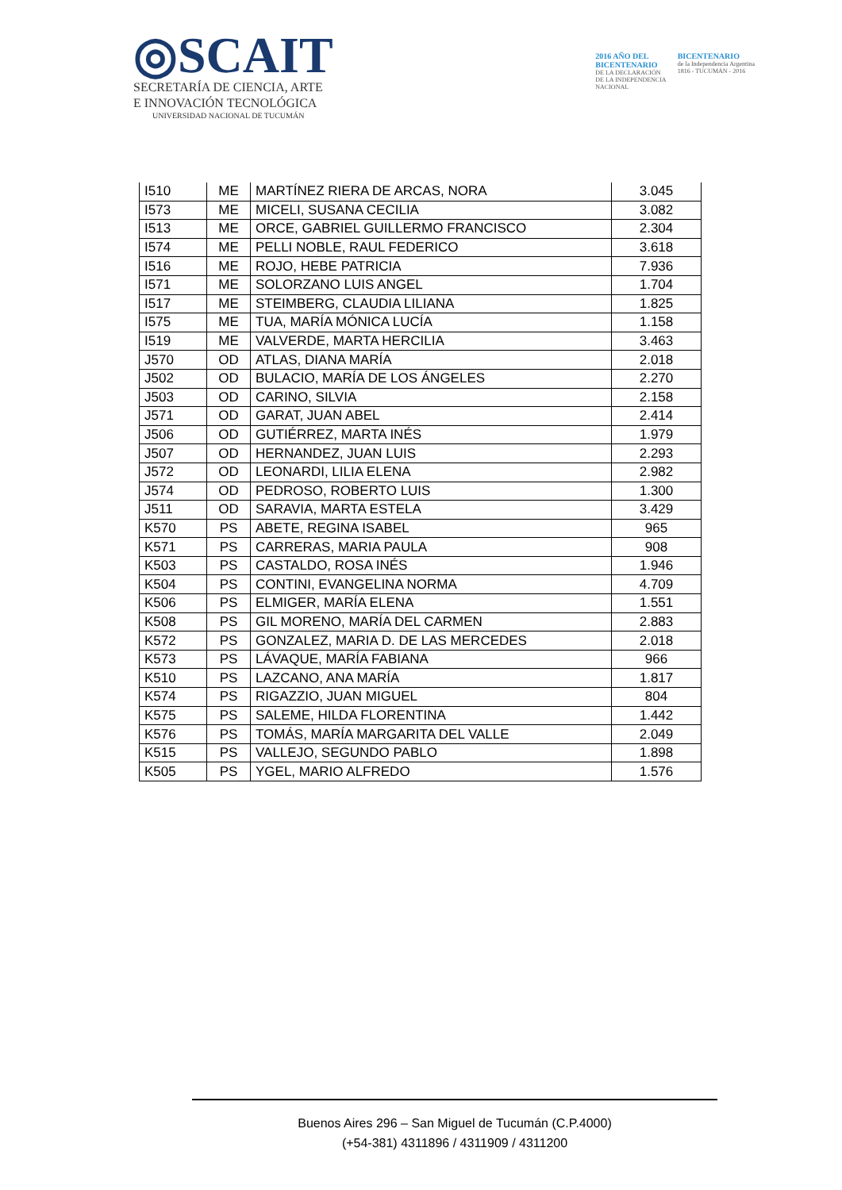◎SCAIT
SECRETARÍA DE CIENCIA, ARTE
E INNOVACIÓN TECNOLÓGICA
UNIVERSIDAD NACIONAL DE TUCUMÁN
2016 AÑO DEL
BICENTENARIO
DE LA DECLARACIÓN
DE LA INDEPENDENCIA
NACIONAL
BICENTENARIO
de la Independencia Argentina
1816 - TUCUMÁN - 2016
| I510 | ME | MARTÍNEZ RIERA DE ARCAS, NORA | 3.045 |
| I573 | ME | MICELI, SUSANA CECILIA | 3.082 |
| I513 | ME | ORCE, GABRIEL GUILLERMO FRANCISCO | 2.304 |
| I574 | ME | PELLI NOBLE, RAUL FEDERICO | 3.618 |
| I516 | ME | ROJO, HEBE PATRICIA | 7.936 |
| I571 | ME | SOLORZANO LUIS ANGEL | 1.704 |
| I517 | ME | STEIMBERG, CLAUDIA LILIANA | 1.825 |
| I575 | ME | TUA, MARÍA MÓNICA LUCÍA | 1.158 |
| I519 | ME | VALVERDE, MARTA HERCILIA | 3.463 |
| J570 | OD | ATLAS, DIANA MARÍA | 2.018 |
| J502 | OD | BULACIO, MARÍA DE LOS ÁNGELES | 2.270 |
| J503 | OD | CARINO, SILVIA | 2.158 |
| J571 | OD | GARAT, JUAN ABEL | 2.414 |
| J506 | OD | GUTIÉRREZ, MARTA INÉS | 1.979 |
| J507 | OD | HERNANDEZ, JUAN LUIS | 2.293 |
| J572 | OD | LEONARDI, LILIA ELENA | 2.982 |
| J574 | OD | PEDROSO, ROBERTO LUIS | 1.300 |
| J511 | OD | SARAVIA, MARTA ESTELA | 3.429 |
| K570 | PS | ABETE, REGINA ISABEL | 965 |
| K571 | PS | CARRERAS, MARIA PAULA | 908 |
| K503 | PS | CASTALDO, ROSA INÉS | 1.946 |
| K504 | PS | CONTINI, EVANGELINA NORMA | 4.709 |
| K506 | PS | ELMIGER, MARÍA ELENA | 1.551 |
| K508 | PS | GIL MORENO, MARÍA DEL CARMEN | 2.883 |
| K572 | PS | GONZALEZ, MARIA D. DE LAS MERCEDES | 2.018 |
| K573 | PS | LÁVAQUE, MARÍA FABIANA | 966 |
| K510 | PS | LAZCANO, ANA MARÍA | 1.817 |
| K574 | PS | RIGAZZIO, JUAN MIGUEL | 804 |
| K575 | PS | SALEME, HILDA FLORENTINA | 1.442 |
| K576 | PS | TOMÁS, MARÍA MARGARITA DEL VALLE | 2.049 |
| K515 | PS | VALLEJO, SEGUNDO PABLO | 1.898 |
| K505 | PS | YGEL, MARIO ALFREDO | 1.576 |
Buenos Aires 296 – San Miguel de Tucumán (C.P.4000)
(+54-381) 4311896 / 4311909 / 4311200